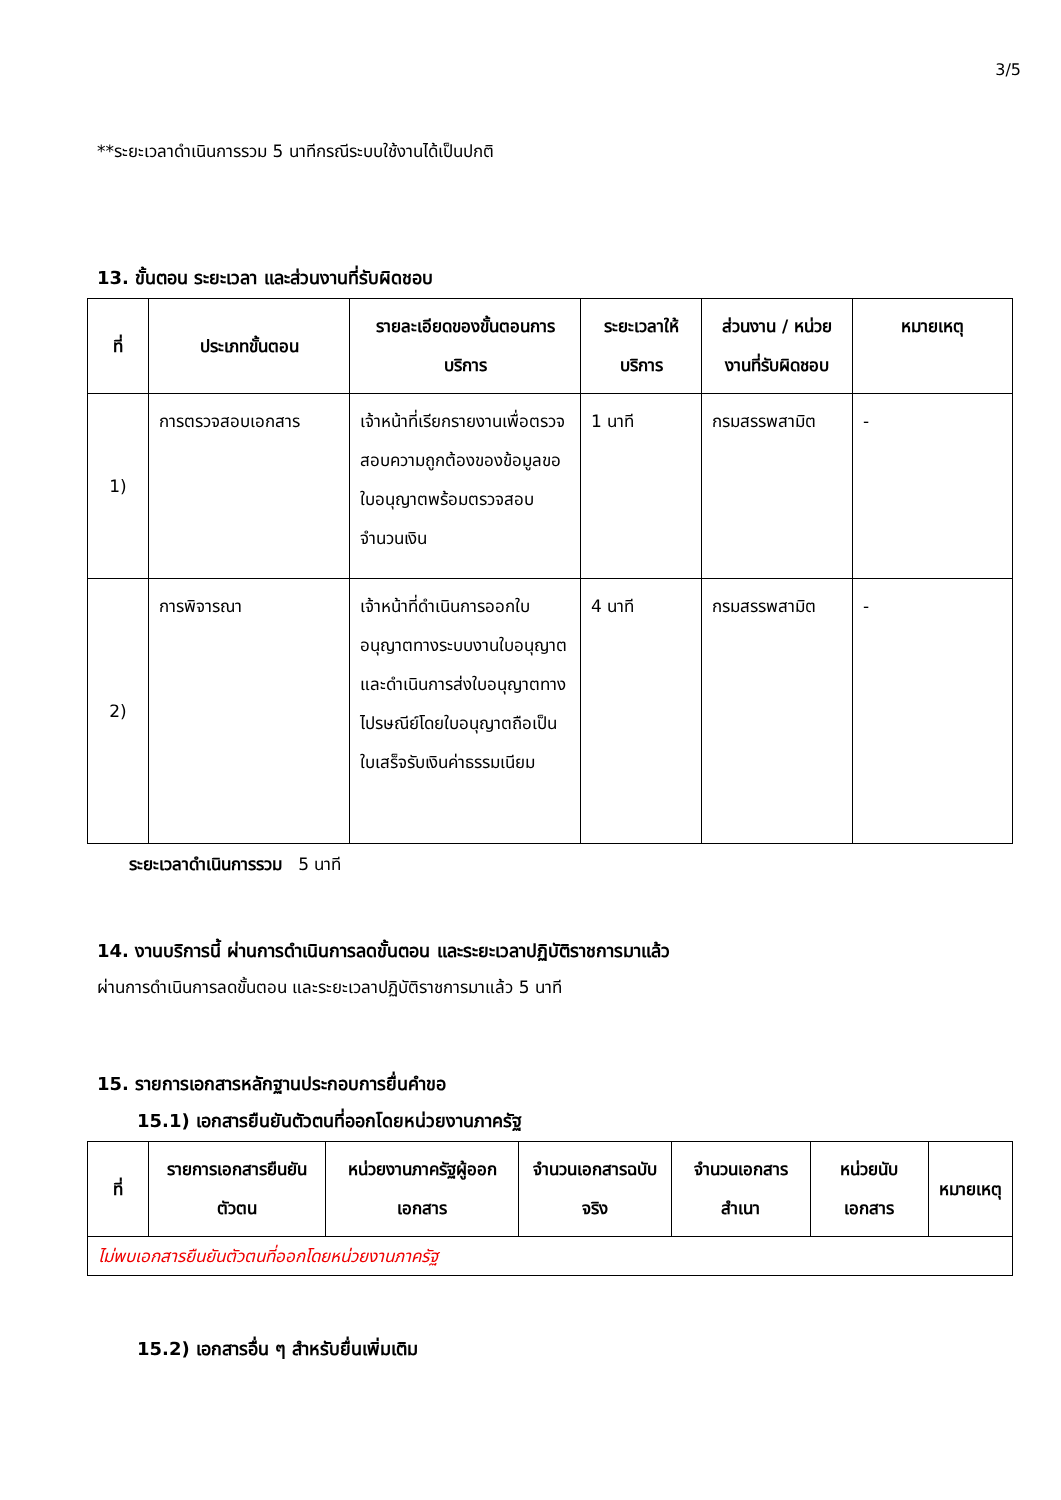3/5
**ระยะเวลาดำเนินการรวม 5 นาทีกรณีระบบใช้งานได้เป็นปกติ
13. ขั้นตอน ระยะเวลา และส่วนงานที่รับผิดชอบ
| ที่ | ประเภทขั้นตอน | รายละเอียดของขั้นตอนการบริการ | ระยะเวลาให้บริการ | ส่วนงาน / หน่วยงานที่รับผิดชอบ | หมายเหตุ |
| --- | --- | --- | --- | --- | --- |
| 1) | การตรวจสอบเอกสาร | เจ้าหน้าที่เรียกรายงานเพื่อตรวจสอบความถูกต้องของข้อมูลขอใบอนุญาตพร้อมตรวจสอบจำนวนเงิน | 1 นาที | กรมสรรพสามิต | - |
| 2) | การพิจารณา | เจ้าหน้าที่ดำเนินการออกใบอนุญาตทางระบบงานใบอนุญาตและดำเนินการส่งใบอนุญาตทางไปรษณีย์โดยใบอนุญาตถือเป็นใบเสร็จรับเงินค่าธรรมเนียม | 4 นาที | กรมสรรพสามิต | - |
ระยะเวลาดำเนินการรวม 5 นาที
14. งานบริการนี้ ผ่านการดำเนินการลดขั้นตอน และระยะเวลาปฏิบัติราชการมาแล้ว
ผ่านการดำเนินการลดขั้นตอน และระยะเวลาปฏิบัติราชการมาแล้ว 5 นาที
15. รายการเอกสารหลักฐานประกอบการยื่นคำขอ
15.1) เอกสารยืนยันตัวตนที่ออกโดยหน่วยงานภาครัฐ
| ที่ | รายการเอกสารยืนยันตัวตน | หน่วยงานภาครัฐผู้ออกเอกสาร | จำนวนเอกสารฉบับจริง | จำนวนเอกสารสำเนา | หน่วยนับเอกสาร | หมายเหตุ |
| --- | --- | --- | --- | --- | --- | --- |
| ไม่พบเอกสารยืนยันตัวตนที่ออกโดยหน่วยงานภาครัฐ | | | | | | |
15.2) เอกสารอื่น ๆ สำหรับยื่นเพิ่มเติม